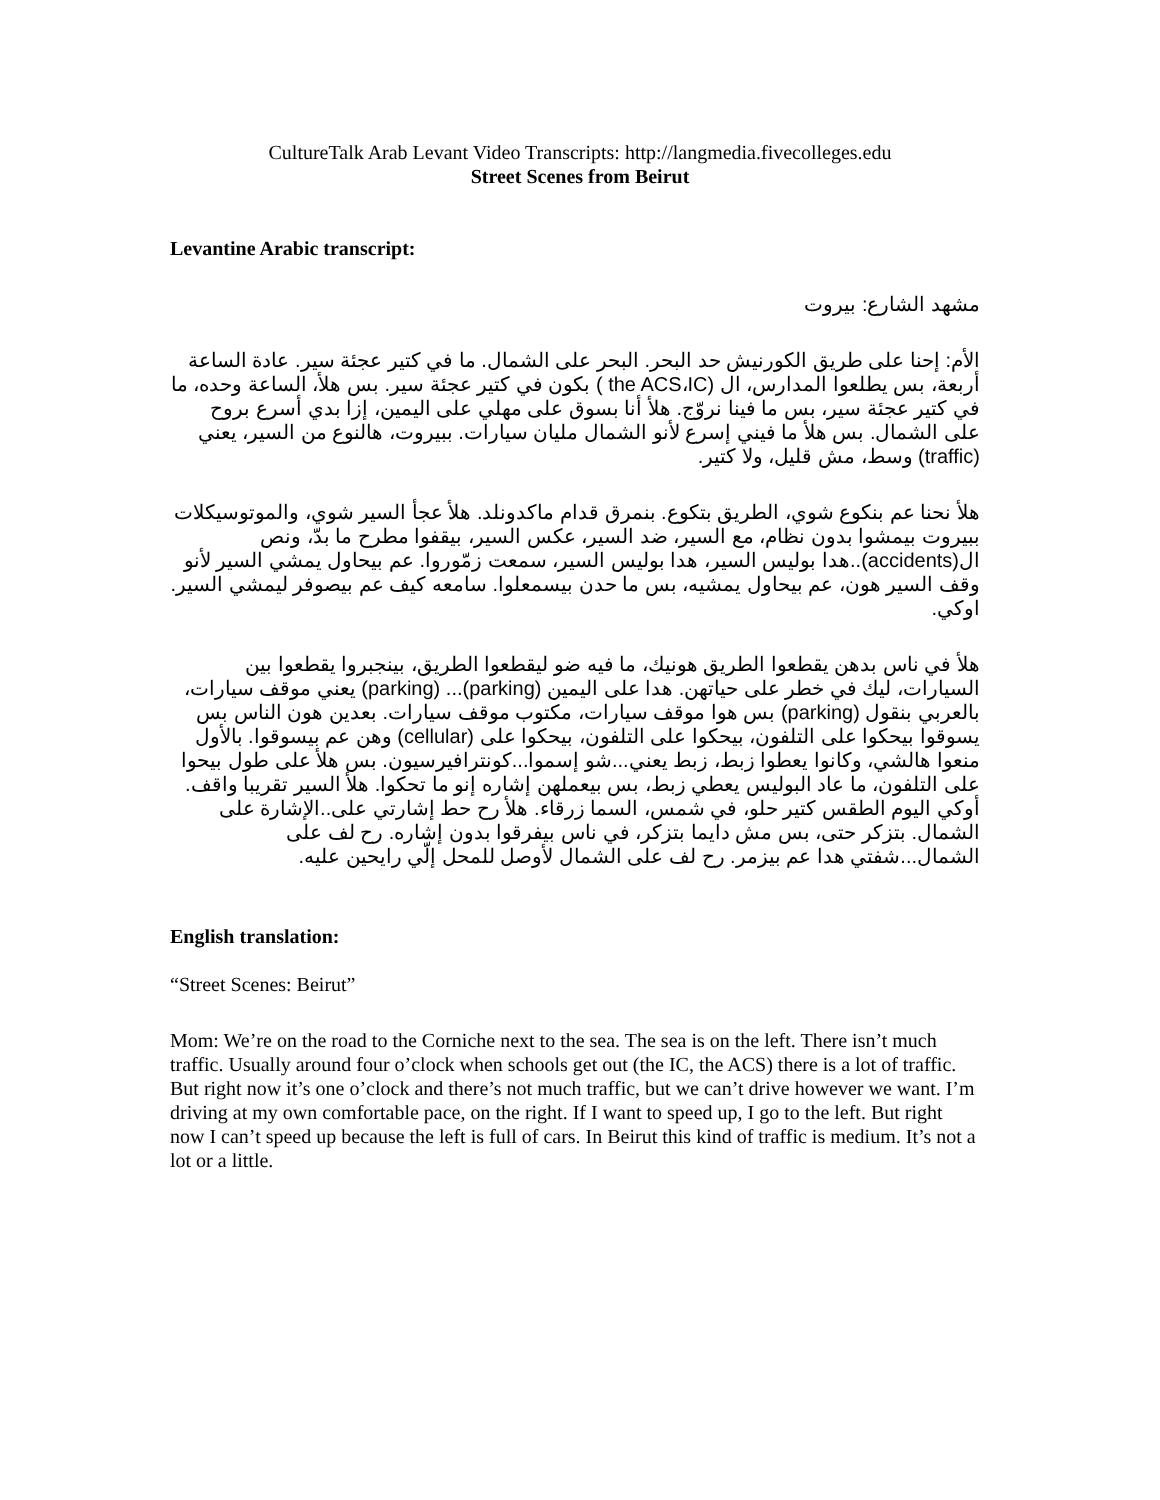CultureTalk Arab Levant Video Transcripts: http://langmedia.fivecolleges.edu
Street Scenes from Beirut
Levantine Arabic transcript:
مشهد الشارع: بيروت
الأم: إحنا على طريق الكورنيش حد البحر. البحر على الشمال. ما في كتير عجئة سير. عادة الساعة أربعة، بس يطلعوا المدارس، ال (the ACS،IC ) بكون في كتير عجئة سير. بس هلأ، الساعة وحده، ما في كتير عجئة سير، بس ما فينا نروّج. هلأ أنا بسوق على مهلي على اليمين، إزا بدي أسرع بروح على الشمال. بس هلأ ما فيني إسرع لأنو الشمال مليان سيارات. ببيروت، هالنوع من السير، يعني (traffic) وسط، مش قليل، ولا كتير.
هلأ نحنا عم بنكوع شوي، الطريق بتكوع. بنمرق قدام ماكدونلد. هلأ عجأ السير شوي، والموتوسيكلات ببيروت بيمشوا بدون نظام، مع السير، ضد السير، عكس السير، بيقفوا مطرح ما بدّ، ونص ال(accidents)..هدا بوليس السير، هدا بوليس السير، سمعت زمّوروا. عم بيحاول يمشي السير لأنو وقف السير هون، عم بيحاول يمشيه، بس ما حدن بيسمعلوا. سامعه كيف عم بيصوفر ليمشي السير. اوكي.
هلأ في ناس بدهن يقطعوا الطريق هونيك، ما فيه ضو ليقطعوا الطريق، بينجبروا يقطعوا بين السيارات، ليك في خطر على حياتهن. هدا على اليمين (parking)... (parking) يعني موقف سيارات، بالعربي بنقول (parking) بس هوا موقف سيارات، مكتوب موقف سيارات. بعدين هون الناس بس يسوقوا بيحكوا على التلفون، بيحكوا على التلفون، بيحكوا على (cellular) وهن عم بيسوقوا. بالأول منعوا هالشي، وكانوا يعطوا زبط، زبط يعني...شو إسموا...كونترافيرسيون. بس هلأ على طول بيحوا على التلفون، ما عاد البوليس يعطي زبط، بس بيعملهن إشاره إنو ما تحكوا. هلأ السير تقريبا واقف. أوكي اليوم الطقس كتير حلو، في شمس، السما زرقاء. هلأ رح حط إشارتي على..الإشارة على الشمال. بتزكر حتى، بس مش دايما بتزكر، في ناس بيفرقوا بدون إشاره. رح لف على الشمال...شفتي هدا عم بيزمر. رح لف على الشمال لأوصل للمحل إلّي رايحين عليه.
English translation:
“Street Scenes: Beirut”
Mom: We’re on the road to the Corniche next to the sea. The sea is on the left. There isn’t much traffic. Usually around four o’clock when schools get out (the IC, the ACS) there is a lot of traffic. But right now it’s one o’clock and there’s not much traffic, but we can’t drive however we want. I’m driving at my own comfortable pace, on the right. If I want to speed up, I go to the left. But right now I can’t speed up because the left is full of cars. In Beirut this kind of traffic is medium. It’s not a lot or a little.